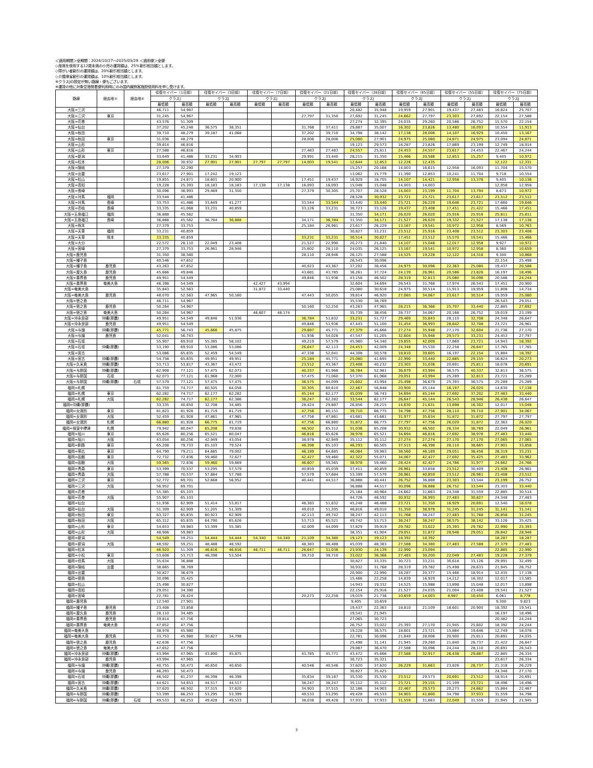＜適用期間＞全期間：2024/10/27～2025/03/29 ＜適用便＞全便
◇座席を使用する12歳未満の小児の運賃額は、25%割引相当額とします。
◇障がい者割引の運賃額は、20%割引相当額とします。
◇介護帰省割引の運賃額は、10%割引相当額とします。
※クラスJの設定が無い路線・便もございます。
※運賃の他に対象空港発着便利用時にのみ国内線旅客施設使用料を申し受けます。
| 路線 | 経由地① | 経由地② | 往復セイバー（1日前） | | 往復セイバー（3日前） | | 往復セイバー（7日前） | | 往復セイバー（21日前） | | 往復セイバー（28日前） | | 往復セイバー（45日前） | | 往復セイバー（55日前） | | 往復セイバー（75日前） | |
| --- | --- | --- | --- | --- | --- | --- | --- | --- | --- | --- | --- | --- | --- | --- | --- | --- | --- | --- |
| | | | クラスJ | | クラスJ | | クラスJ | | クラスJ | | クラスJ | | クラスJ | | クラスJ | | クラスJ | |
| | | | 最低額 | 最高額 | 最低額 | 最高額 | 最低額 | 最高額 | 最低額 | 最高額 | 最低額 | 最高額 | 最低額 | 最高額 | 最低額 | 最高額 | 最低額 | 最高額 |
| 大阪=三沢 | | | 46,711 | 54,967 | | | | | | | 20,482 | 35,948 | 19,959 | 27,901 | 19,437 | 27,483 | 16,824 | 25,707 |
| 大阪=三沢 | 東京 | | 31,245 | 54,967 | | | | | 27,797 | 31,350 | 27,692 | 31,245 | 24,662 | 27,797 | 23,303 | 27,692 | 22,154 | 27,588 |
| 大阪=花巻 | | | 43,576 | 51,309 | | | | | | | 27,274 | 32,395 | 24,035 | 29,260 | 20,586 | 26,752 | 15,570 | 22,154 |
| 大阪=仙台 | | | 37,202 | 45,248 | 36,575 | 38,351 | | | 31,768 | 37,411 | 29,887 | 35,007 | 16,302 | 23,826 | 13,480 | 16,093 | 10,554 | 11,913 |
| 大阪=秋田 | | | 39,710 | 48,279 | 39,187 | 41,068 | | | 37,202 | 39,710 | 34,798 | 38,142 | 17,138 | 28,006 | 14,107 | 16,929 | 10,450 | 13,167 |
| 大阪=秋田 | 東京 | | 31,036 | 48,279 | | | | | 28,006 | 28,006 | 25,080 | 27,901 | 24,975 | 25,080 | 24,871 | 24,975 | 23,094 | 24,871 |
| 大阪=山形 | | | 39,814 | 46,816 | | | | | | | 19,123 | 29,573 | 18,287 | 23,826 | 17,869 | 23,199 | 12,749 | 18,914 |
| 大阪=山形 | 東京 | | 27,588 | 46,816 | | | | | 27,483 | 27,483 | 24,557 | 25,811 | 24,453 | 24,557 | 23,617 | 24,453 | 22,467 | 24,244 |
| 大阪=新潟 | | | 33,649 | 41,486 | 33,231 | 34,903 | | | 29,991 | 33,440 | 28,215 | 31,350 | 15,466 | 20,586 | 12,853 | 15,257 | 9,405 | 10,972 |
| 大阪=松本 | | | 28,006 | 30,932 | 27,901 | 27,901 | 27,797 | 27,797 | 14,003 | 19,541 | 12,644 | 12,853 | 12,226 | 12,435 | | | 12,122 | 12,331 |
| 大阪=隠岐 | | | 27,379 | 32,290 | | | | | | | 15,257 | 20,168 | 14,003 | 16,615 | 12,958 | 16,093 | 11,704 | 15,570 |
| 大阪=出雲 | | | 23,617 | 27,901 | 17,242 | 19,123 | | | | | 13,062 | 15,779 | 11,390 | 12,853 | 10,241 | 11,704 | 9,718 | 10,554 |
| 大阪=松山 | | | 19,855 | 24,871 | 18,601 | 20,900 | | | 17,451 | 19,437 | 16,929 | 18,705 | 14,107 | 14,421 | 12,958 | 13,376 | 9,405 | 10,136 |
| 大阪=高知 | | | 19,228 | 25,393 | 18,183 | 18,183 | 17,138 | 17,138 | 16,093 | 16,093 | 15,048 | 15,048 | 14,003 | 14,003 | | | 12,958 | 12,958 |
| 大阪=長崎 | | | 30,096 | 36,993 | 29,469 | 31,350 | | | 27,379 | 30,305 | 25,707 | 28,528 | 14,003 | 23,199 | 11,704 | 13,794 | 8,673 | 10,972 |
| 大阪=対馬 | 福岡 | | 33,544 | 41,486 | | | | | | | 28,528 | 30,932 | 23,721 | 23,721 | 23,617 | 23,617 | 23,512 | 23,512 |
| 大阪=対馬 | 長崎 | | 33,753 | 41,486 | 33,649 | 41,277 | | | 33,544 | 33,544 | 33,440 | 33,440 | 23,721 | 26,229 | 19,646 | 23,721 | 17,660 | 19,646 |
| 大阪=壱岐 | 長崎 | | 33,335 | 41,068 | 33,231 | 40,859 | | | 33,126 | 33,231 | 30,723 | 33,126 | 19,437 | 23,408 | 17,451 | 21,422 | 15,466 | 17,451 |
| 大阪=五島福江 | 福岡 | | 36,888 | 45,562 | | | | | | | 31,350 | 34,171 | 26,020 | 26,020 | 25,916 | 25,916 | 25,811 | 25,811 |
| 大阪=五島福江 | 長崎 | | 36,888 | 45,562 | 36,784 | 36,888 | | | 34,171 | 36,784 | 31,350 | 34,171 | 21,527 | 26,020 | 19,332 | 21,527 | 17,138 | 17,138 |
| 大阪=熊本 | | | 27,379 | 33,753 | | | | | 25,184 | 26,961 | 23,617 | 26,229 | 13,167 | 19,541 | 10,972 | 12,958 | 8,569 | 10,763 |
| 大阪=天草 | 福岡 | | 33,231 | 40,859 | | | | | | | 30,827 | 33,231 | 23,512 | 25,916 | 23,408 | 23,512 | 23,303 | 23,408 |
| 大阪=天草 | 熊本 | | 33,335 | 40,859 | | | | | 33,231 | 33,231 | 30,514 | 30,827 | 17,451 | 23,512 | 15,570 | 19,541 | 15,466 | 15,466 |
| 大阪=大分 | | | 22,572 | 28,110 | 22,049 | 23,408 | | | 21,527 | 22,990 | 20,273 | 21,840 | 14,107 | 15,048 | 12,017 | 12,958 | 9,927 | 10,972 |
| 大阪=宮崎 | | | 27,379 | 33,753 | 26,961 | 28,946 | | | 25,602 | 28,110 | 24,035 | 26,125 | 13,167 | 19,541 | 10,972 | 12,958 | 8,360 | 10,659 |
| 大阪=鹿児島 | | | 31,350 | 38,560 | | | | | 28,110 | 28,946 | 26,125 | 27,588 | 14,525 | 19,228 | 12,122 | 14,316 | 9,300 | 10,868 |
| 大阪=種子島 | | | 40,546 | 47,652 | | | | | | | 26,543 | 30,096 | | | | | 22,154 | 25,498 |
| 大阪=種子島 | 鹿児島 | | 43,263 | 47,652 | | | | | 40,023 | 43,367 | 37,202 | 38,456 | 24,975 | 30,096 | 22,363 | 25,080 | 19,437 | 20,586 |
| 大阪=屋久島 | 鹿児島 | | 45,666 | 49,846 | | | | | 43,681 | 43,785 | 36,261 | 37,724 | 24,139 | 26,961 | 20,586 | 23,826 | 16,197 | 18,496 |
| 大阪=喜界島 | 鹿児島 | | 49,951 | 54,549 | | | | | 49,846 | 51,936 | 43,158 | 46,502 | 28,319 | 32,813 | 25,080 | 30,096 | 20,586 | 24,244 |
| 大阪=喜界島 | 奄美大島 | | 46,398 | 54,549 | | | 42,427 | 43,994 | | | 32,604 | 34,694 | 26,543 | 31,768 | 17,974 | 26,543 | 17,451 | 20,900 |
| 大阪=奄美大島 | | | 35,843 | 52,563 | | | 31,872 | 33,440 | | | 25,080 | 30,618 | 24,975 | 30,514 | 11,913 | 19,959 | 11,808 | 14,734 |
| 大阪=奄美大島 | 鹿児島 | | 48,070 | 52,563 | 47,965 | 50,160 | | | 47,443 | 50,055 | 39,814 | 46,920 | 27,065 | 34,067 | 23,617 | 30,514 | 19,959 | 25,080 |
| 大阪=徳之島 | | | 46,711 | 54,967 | | | | | | | 35,530 | 38,769 | | | | | 26,543 | 29,051 |
| 大阪=徳之島 | 鹿児島 | | 50,264 | 54,967 | | | | | 50,160 | 52,250 | 43,263 | 47,965 | 28,215 | 36,366 | 25,707 | 33,440 | 22,885 | 27,692 |
| 大阪=徳之島 | 奄美大島 | | 50,264 | 54,967 | | | 46,607 | 48,174 | | | 35,739 | 38,456 | 28,737 | 34,067 | 20,168 | 26,752 | 19,019 | 23,199 |
| 大阪=沖永良部 | 沖縄(那覇) | | 49,951 | 54,549 | 49,846 | 51,936 | | | 36,784 | 51,832 | 33,231 | 51,727 | 29,469 | 35,843 | 28,110 | 32,708 | 24,348 | 26,647 |
| 大阪=沖永良部 | 鹿児島 | | 49,951 | 54,549 | | | | | 49,846 | 51,936 | 47,443 | 51,100 | 31,454 | 36,993 | 28,842 | 32,708 | 23,721 | 26,961 |
| 大阪=与論 | 沖縄(那覇) | | 45,771 | 56,743 | 45,666 | 45,875 | | | 29,887 | 45,771 | 27,379 | 45,666 | 27,274 | 35,948 | 27,170 | 32,604 | 21,736 | 27,170 |
| 大阪=与論 | 鹿児島 | | 52,041 | 56,743 | | | | | 51,936 | 54,026 | 47,547 | 51,205 | 32,604 | 35,948 | 29,573 | 33,231 | 24,453 | 27,797 |
| 大阪=石垣 | | | 55,907 | 69,910 | 55,385 | 58,102 | | | 49,219 | 57,579 | 45,980 | 54,340 | 19,855 | 42,009 | 17,869 | 23,721 | 14,943 | 18,392 |
| 大阪=石垣 | 沖縄(那覇) | | 53,190 | 69,910 | 53,086 | 53,086 | | | 26,647 | 42,113 | 24,453 | 42,009 | 24,348 | 35,530 | 22,258 | 26,647 | 17,765 | 17,765 |
| 大阪=宮古 | | | 53,086 | 65,835 | 52,459 | 54,549 | | | 47,338 | 52,041 | 44,308 | 50,578 | 18,810 | 39,605 | 16,197 | 22,154 | 15,884 | 18,392 |
| 大阪=宮古 | 沖縄(那覇) | | 54,758 | 65,835 | 49,951 | 49,951 | | | 25,184 | 45,771 | 25,080 | 41,695 | 22,990 | 33,440 | 22,885 | 29,155 | 16,824 | 20,273 |
| 大阪=久米島 | 沖縄(那覇) | | 53,713 | 53,817 | 43,367 | 43,472 | | | 23,512 | 43,367 | 23,408 | 40,232 | 23,303 | 31,036 | 20,691 | 25,811 | 18,078 | 20,691 |
| 大阪=与那国 | 沖縄(那覇) | | 62,908 | 77,121 | 57,475 | 62,073 | | | 40,337 | 61,968 | 36,784 | 52,981 | 36,679 | 43,994 | 36,575 | 40,337 | 32,813 | 36,575 |
| 大阪=与那国 | 石垣 | | 62,073 | 77,121 | 61,968 | 72,000 | | | 57,475 | 71,060 | 57,370 | 61,968 | 29,051 | 43,994 | 25,289 | 32,813 | 23,721 | 25,289 |
| 大阪=与那国 | 沖縄(那覇) | 石垣 | 57,579 | 77,121 | 57,475 | 57,475 | | | 36,575 | 44,099 | 25,602 | 43,994 | 25,498 | 36,679 | 25,393 | 36,575 | 25,289 | 25,289 |
| 福岡=札幌 | | | 61,759 | 74,717 | 60,505 | 64,058 | | | 30,305 | 60,610 | 22,467 | 56,848 | 20,900 | 45,144 | 16,197 | 26,020 | 14,630 | 17,138 |
| 福岡=札幌 | 東京 | | 62,282 | 74,717 | 62,177 | 62,282 | | | 45,144 | 62,177 | 45,039 | 56,743 | 34,694 | 45,144 | 27,692 | 37,202 | 27,483 | 33,440 |
| 福岡=札幌 | 大阪 | | 62,282 | 74,717 | 62,177 | 62,386 | | | 38,247 | 62,282 | 33,544 | 62,177 | 26,647 | 45,144 | 26,543 | 28,946 | 26,438 | 26,647 |
| 福岡=沖縄(那覇) | | | 33,335 | 40,650 | 32,708 | 34,485 | | | 28,424 | 29,887 | 26,856 | 28,215 | 14,630 | 21,631 | 13,898 | 16,302 | 12,017 | 15,048 |
| 福岡=女満別 | 東京 | | 81,823 | 81,928 | 81,719 | 81,719 | | | 47,756 | 80,151 | 39,710 | 66,775 | 34,798 | 47,756 | 28,110 | 39,710 | 27,901 | 34,067 |
| 福岡=女満別 | 大阪 | | 52,459 | 81,928 | 47,861 | 47,965 | | | 47,756 | 47,861 | 43,681 | 43,681 | 31,977 | 35,634 | 31,872 | 31,872 | 27,797 | 27,797 |
| 福岡=女満別 | 札幌 | | 66,880 | 81,928 | 66,775 | 81,719 | | | 47,756 | 66,880 | 31,872 | 66,775 | 27,797 | 47,756 | 26,020 | 31,872 | 22,363 | 26,020 |
| 福岡=根室中標津 | 札幌 | | 79,942 | 80,047 | 65,208 | 79,838 | | | 46,502 | 65,312 | 31,036 | 65,208 | 30,932 | 46,502 | 26,334 | 38,769 | 22,049 | 26,961 |
| 福岡=旭川 | 東京 | | 65,626 | 80,256 | 65,521 | 80,047 | | | 46,816 | 65,626 | 38,978 | 65,521 | 34,694 | 46,816 | 27,692 | 38,978 | 27,483 | 33,440 |
| 福岡=旭川 | 大阪 | | 43,054 | 80,256 | 42,949 | 43,054 | | | 38,978 | 42,949 | 35,112 | 35,112 | 27,274 | 27,274 | 27,170 | 27,170 | 27,065 | 27,065 |
| 福岡=釧路 | 東京 | | 65,208 | 79,733 | 65,103 | 79,524 | | | 46,398 | 65,103 | 46,293 | 60,505 | 37,515 | 46,398 | 28,110 | 38,665 | 27,901 | 33,858 |
| 福岡=帯広 | 東京 | | 64,790 | 79,211 | 64,685 | 79,002 | | | 46,189 | 64,685 | 46,084 | 59,983 | 38,560 | 46,189 | 29,051 | 38,456 | 28,319 | 33,231 |
| 福岡=函館 | 東京 | | 72,732 | 72,836 | 59,460 | 72,627 | | | 42,427 | 59,460 | 42,322 | 55,071 | 34,067 | 42,427 | 27,692 | 35,425 | 27,483 | 33,962 |
| 福岡=函館 | 大阪 | | 59,565 | 72,836 | 59,460 | 59,669 | | | 46,607 | 59,565 | 38,978 | 59,460 | 28,424 | 42,427 | 24,766 | 31,977 | 24,662 | 24,766 |
| 福岡=青森 | 東京 | | 53,399 | 70,537 | 53,295 | 57,579 | | | 40,859 | 45,039 | 37,411 | 40,859 | 26,961 | 33,858 | 23,512 | 30,409 | 23,408 | 26,961 |
| 福岡=青森 | 大阪 | | 57,788 | 70,537 | 57,684 | 57,788 | | | 57,579 | 57,684 | 53,399 | 57,579 | 26,961 | 40,859 | 23,512 | 26,961 | 23,408 | 23,512 |
| 福岡=三沢 | 東京 | | 52,772 | 69,701 | 52,668 | 56,952 | | | 40,441 | 44,517 | 36,888 | 40,441 | 26,752 | 36,888 | 23,303 | 33,544 | 23,199 | 26,752 |
| 福岡=三沢 | 大阪 | | 56,952 | 69,701 | | | | | | | 36,888 | 44,517 | 30,096 | 36,888 | 26,752 | 33,544 | 23,303 | 33,440 |
| 福岡=花巻 | | | 55,385 | 65,103 | | | | | | | 25,184 | 40,964 | 24,662 | 31,663 | 24,348 | 31,559 | 22,885 | 30,514 |
| 福岡=花巻 | 大阪 | | 55,907 | 65,103 | | | | | | | 44,726 | 48,592 | 30,932 | 36,993 | 27,483 | 30,827 | 24,348 | 27,483 |
| 福岡=仙台 | | | 51,936 | 62,909 | 51,414 | 53,817 | | | 48,383 | 51,832 | 45,248 | 48,488 | 23,721 | 31,350 | 16,929 | 20,691 | 12,540 | 18,078 |
| 福岡=仙台 | 大阪 | | 51,309 | 62,909 | 51,205 | 51,309 | | | 49,010 | 51,205 | 46,816 | 49,010 | 31,350 | 38,978 | 31,245 | 31,245 | 31,141 | 31,141 |
| 福岡=秋田 | 東京 | | 63,327 | 65,835 | 60,923 | 62,909 | | | 42,113 | 49,742 | 38,247 | 42,113 | 31,768 | 38,247 | 27,483 | 31,768 | 26,856 | 31,245 |
| 福岡=秋田 | 大阪 | | 65,312 | 65,835 | 64,790 | 65,626 | | | 53,713 | 65,521 | 49,742 | 53,713 | 38,247 | 38,247 | 36,575 | 38,142 | 33,126 | 35,425 |
| 福岡=山形 | 東京 | | 54,653 | 59,983 | 53,399 | 55,385 | | | 42,009 | 44,099 | 37,829 | 39,919 | 29,782 | 33,022 | 25,393 | 29,782 | 22,990 | 25,393 |
| 福岡=山形 | 大阪 | | 48,906 | 59,983 | | | | | | | 38,351 | 41,904 | 29,051 | 31,872 | 28,946 | 29,051 | 28,842 | 28,946 |
| 福岡=新潟 | | | 54,549 | 59,251 | 54,444 | 54,444 | 54,340 | 54,340 | 21,109 | 34,380 | 19,123 | 19,123 | 18,392 | 18,392 | | | 18,287 | 18,287 |
| 福岡=新潟 | 大阪 | | 48,592 | 59,251 | 48,488 | 48,592 | | | 48,383 | 48,488 | 45,039 | 48,383 | 27,588 | 34,380 | 27,483 | 27,588 | 27,379 | 27,483 |
| 福岡=松本 | | | 46,920 | 51,309 | 46,816 | 46,816 | 46,711 | 46,711 | 26,647 | 31,036 | 23,930 | 24,139 | 22,990 | 23,094 | | | 22,885 | 22,990 |
| 福岡=小松 | 東京 | | 53,608 | 53,713 | 46,398 | 53,504 | | | 39,710 | 39,710 | 33,022 | 36,366 | 27,483 | 30,200 | 22,049 | 27,483 | 19,228 | 27,379 |
| 福岡=但馬 | 大阪 | | 35,634 | 36,888 | | | | | | | 30,827 | 33,335 | 30,723 | 33,231 | 30,618 | 33,126 | 29,991 | 32,499 |
| 福岡=隠岐 | 出雲 | | 38,665 | 38,769 | | | | | | | 30,932 | 31,768 | 28,319 | 29,782 | 25,498 | 28,633 | 21,945 | 26,752 |
| 福岡=出雲 | | | 30,827 | 36,679 | | | | | | | 20,900 | 22,990 | 18,287 | 20,377 | 15,466 | 18,914 | 12,435 | 17,138 |
| 福岡=徳島 | | | 30,096 | 35,425 | | | | | | | 15,466 | 22,258 | 14,839 | 16,929 | 14,212 | 16,302 | 12,017 | 13,585 |
| 福岡=松山 | | | 25,498 | 30,827 | | | | | | | 14,943 | 19,332 | 14,525 | 15,988 | 13,898 | 15,048 | 12,017 | 13,898 |
| 福岡=高知 | | | 29,051 | 34,380 | | | | | | | 22,154 | 25,916 | 21,527 | 24,035 | 21,004 | 23,408 | 19,541 | 21,527 |
| 福岡=宮崎 | | | 22,781 | 28,424 | | | | | 20,273 | 22,258 | 19,019 | 21,736 | 10,659 | 14,003 | 8,987 | 10,450 | 6,061 | 8,778 |
| 福岡=鹿児島 | | | 12,540 | 27,901 | | | | | | | 9,405 | 10,659 | | | | | 9,300 | 9,823 |
| 福岡=種子島 | 鹿児島 | | 23,408 | 33,858 | | | | | | | 19,437 | 22,363 | 18,810 | 21,109 | 18,601 | 20,900 | 18,392 | 19,541 |
| 福岡=屋久島 | 鹿児島 | | 28,110 | 34,485 | | | | | | | 19,541 | 21,945 | | | | | 16,197 | 18,496 |
| 福岡=喜界島 | 鹿児島 | | 39,814 | 47,756 | | | | | | | 27,065 | 30,723 | | | | | 20,482 | 24,244 |
| 福岡=喜界島 | 奄美大島 | | 47,652 | 47,756 | | | | | | | 26,752 | 33,022 | 25,393 | 27,170 | 21,945 | 25,602 | 18,392 | 24,244 |
| 福岡=奄美大島 | | | 38,978 | 45,980 | | | | | | | 19,228 | 36,575 | 18,601 | 23,721 | 15,884 | 19,646 | 12,749 | 18,078 |
| 福岡=奄美大島 | 鹿児島 | | 33,753 | 45,980 | 30,827 | 34,798 | | | | | 22,781 | 30,096 | 21,840 | 28,006 | 20,900 | 25,811 | 20,691 | 24,035 |
| 福岡=徳之島 | 鹿児島 | | 42,636 | 47,756 | | | | | | | 25,498 | 31,141 | 21,945 | 29,260 | 21,840 | 28,737 | 21,422 | 26,647 |
| 福岡=徳之島 | 奄美大島 | | 47,652 | 47,756 | | | | | | | 29,887 | 36,470 | 27,588 | 30,096 | 24,244 | 28,110 | 20,691 | 26,543 |
| 福岡=沖永良部 | 沖縄(那覇) | | 43,994 | 47,965 | 43,890 | 45,875 | | | 43,785 | 45,771 | 43,472 | 45,666 | 27,588 | 32,917 | 26,438 | 29,887 | 22,885 | 26,334 |
| 福岡=沖永良部 | 鹿児島 | | 43,994 | 47,965 | | | | | | | 30,723 | 35,321 | | | | | 23,617 | 26,334 |
| 福岡=与論 | 沖縄(那覇) | | 40,755 | 50,473 | 40,650 | 40,650 | | | 40,546 | 40,546 | 37,620 | 37,620 | 26,229 | 31,663 | 23,826 | 28,737 | 21,318 | 26,229 |
| 福岡=与論 | 鹿児島 | | 46,293 | 50,473 | | | | | | | 30,827 | 35,425 | | | | | 24,348 | 27,170 |
| 福岡=石垣 | 沖縄(那覇) | | 46,502 | 61,237 | 46,398 | 46,398 | | | 35,634 | 39,187 | 35,530 | 35,530 | 23,512 | 29,573 | 20,691 | 23,512 | 18,914 | 20,691 |
| 福岡=宮古 | 沖縄(那覇) | | 44,621 | 54,653 | 44,517 | 44,517 | | | 38,247 | 38,247 | 35,112 | 35,112 | 23,721 | 29,155 | 21,109 | 23,721 | 18,496 | 18,496 |
| 福岡=久米島 | 沖縄(那覇) | | 37,620 | 46,502 | 37,515 | 37,620 | | | 34,903 | 37,515 | 32,186 | 34,903 | 22,467 | 29,573 | 20,273 | 24,662 | 15,884 | 22,467 |
| 福岡=与那国 | 沖縄(那覇) | | 53,399 | 66,253 | 53,295 | 53,399 | | | 49,533 | 53,295 | 49,428 | 49,533 | 34,903 | 41,800 | 34,798 | 37,933 | 31,559 | 34,798 |
| 福岡=与那国 | 沖縄(那覇) | 石垣 | 49,533 | 66,253 | 49,428 | 49,533 | | | 38,038 | 49,428 | 37,933 | 37,933 | 31,559 | 31,663 | 22,049 | 31,559 | 21,945 | 21,945 |
3